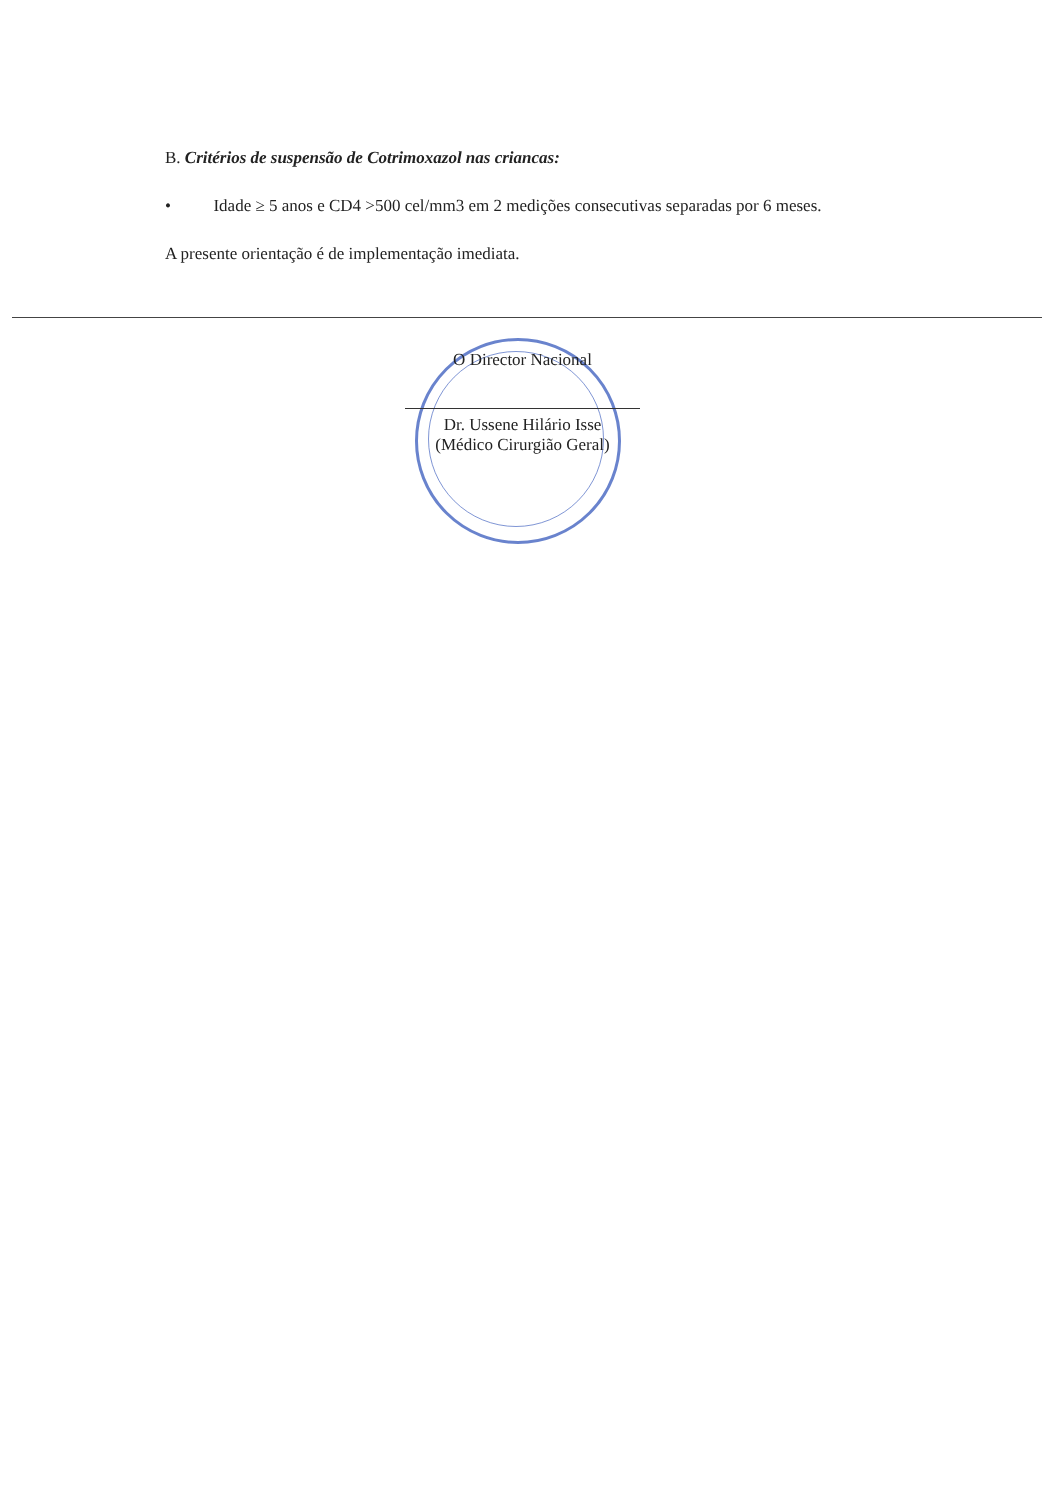B. Critérios de suspensão de Cotrimoxazol nas criancas:
• Idade ≥ 5 anos e CD4 >500 cel/mm3 em 2 medições consecutivas separadas por 6 meses.
A presente orientação é de implementação imediata.
O Director Nacional
Dr. Ussene Hilário Isse
(Médico Cirurgião Geral)